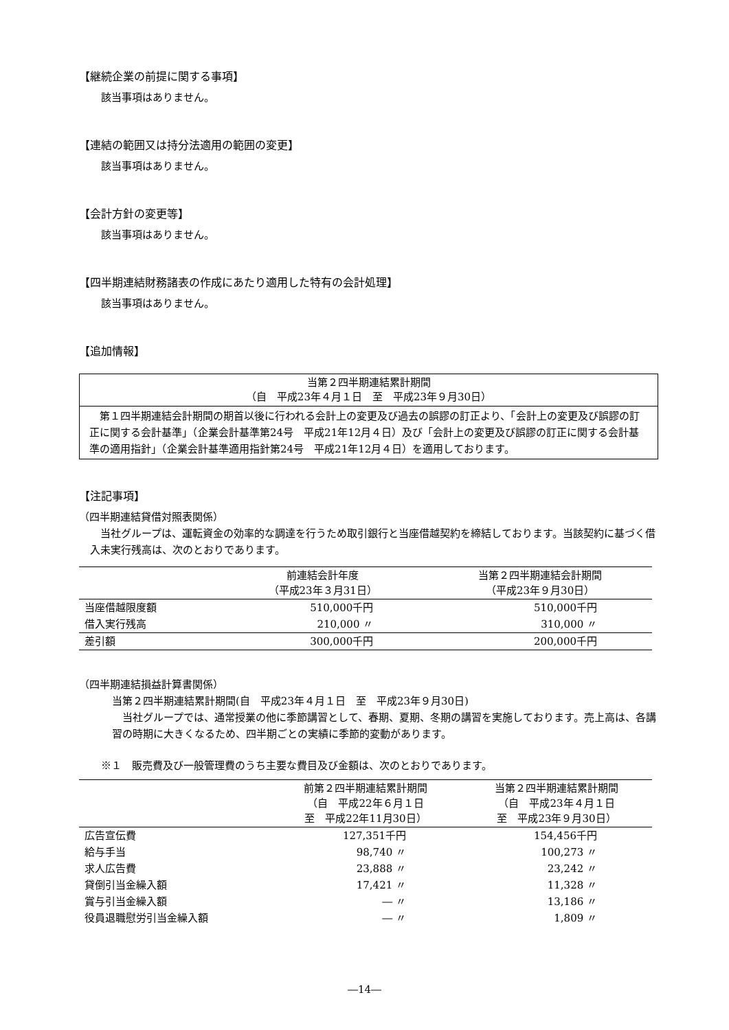【継続企業の前提に関する事項】
該当事項はありません。
【連結の範囲又は持分法適用の範囲の変更】
該当事項はありません。
【会計方針の変更等】
該当事項はありません。
【四半期連結財務諸表の作成にあたり適用した特有の会計処理】
該当事項はありません。
【追加情報】
| 当第２四半期連結累計期間 （自 平成23年４月１日 至 平成23年９月30日） |
| 第１四半期連結会計期間の期首以後に行われる会計上の変更及び過去の誤謬の訂正より、「会計上の変更及び誤謬の訂正に関する会計基準」（企業会計基準第24号 平成21年12月４日）及び「会計上の変更及び誤謬の訂正に関する会計基準の適用指針」（企業会計基準適用指針第24号 平成21年12月４日）を適用しております。 |
【注記事項】
（四半期連結貸借対照表関係）
　当社グループは、運転資金の効率的な調達を行うため取引銀行と当座借越契約を締結しております。当該契約に基づく借入未実行残高は、次のとおりであります。
| | 前連結会計年度 （平成23年３月31日） | 当第２四半期連結会計期間 （平成23年９月30日） |
| --- | --- | --- |
| 当座借越限度額 | 510,000千円 | 510,000千円 |
| 借入実行残高 | 210,000 〃 | 310,000 〃 |
| 差引額 | 300,000千円 | 200,000千円 |
（四半期連結損益計算書関係）
当第２四半期連結累計期間(自　平成23年４月１日　至　平成23年９月30日)
　当社グループでは、通常授業の他に季節講習として、春期、夏期、冬期の講習を実施しております。売上高は、各講習の時期に大きくなるため、四半期ごとの実績に季節的変動があります。
※１　販売費及び一般管理費のうち主要な費目及び金額は、次のとおりであります。
| | 前第２四半期連結累計期間 （自 平成22年６月１日 至 平成22年11月30日） | 当第２四半期連結累計期間 （自 平成23年４月１日 至 平成23年９月30日） |
| --- | --- | --- |
| 広告宣伝費 | 127,351千円 | 154,456千円 |
| 給与手当 | 98,740 〃 | 100,273 〃 |
| 求人広告費 | 23,888 〃 | 23,242 〃 |
| 貸倒引当金繰入額 | 17,421 〃 | 11,328 〃 |
| 賞与引当金繰入額 | ― 〃 | 13,186 〃 |
| 役員退職慰労引当金繰入額 | ― 〃 | 1,809 〃 |
―14―